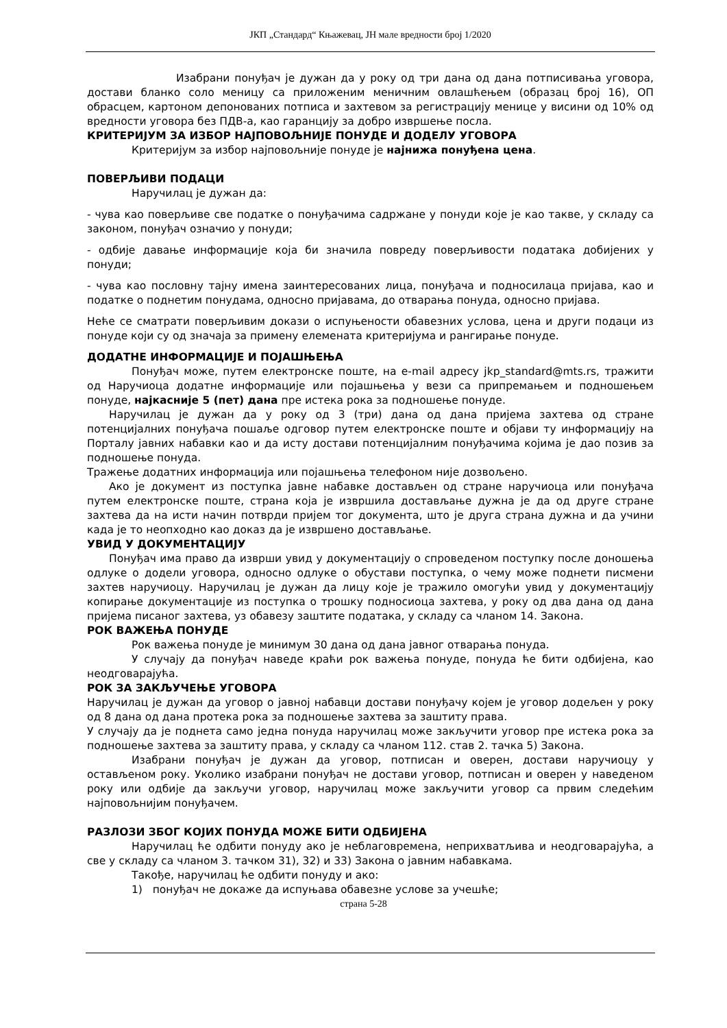ЈКП „Стандард“ Књажевац, ЈН мале вредности број 1/2020
Изабрани понуђач је дужан да у року од три дана од дана потписивања уговора, достави бланко соло меницу са приложеним меничним овлашћењем (образац број 16), ОП обрасцем, картоном депонованих потписа и захтевом за регистрацију менице у висини од 10% од вредности уговора без ПДВ-а, као гаранцију за добро извршење посла.
КРИТЕРИЈУМ ЗА ИЗБОР НАЈПОВОЉНИЈЕ ПОНУДЕ И ДОДЕЛУ УГОВОРА
Критеријум за избор најповољније понуде је најнижа понуђена цена.
ПОВЕРЉИВИ ПОДАЦИ
Наручилац је дужан да:
- чува као поверљиве све податке о понуђачима садржане у понуди које је као такве, у складу са законом, понуђач означио у понуди;
- одбије давање информације која би значила повреду поверљивости података добијених у понуди;
- чува као пословну тајну имена заинтересованих лица, понуђача и подносилаца пријава, као и податке о поднетим понудама, односно пријавама, до отварања понуда, односно пријава.
Неће се сматрати поверљивим докази о испуњености обавезних услова, цена и други подаци из понуде који су од значаја за примену елемената критеријума и рангирање понуде.
ДОДАТНЕ ИНФОРМАЦИЈЕ И ПОЈАШЊЕЊА
Понуђач може, путем електронске поште, на e-mail адресу jkp_standard@mts.rs, тражити од Наручиоца додатне информације или појашњења у вези са припремањем и подношењем понуде, најкасније 5 (пет) дана пре истека рока за подношење понуде.
Наручилац је дужан да у року од 3 (три) дана од дана пријема захтева од стране потенцијалних понуђача пошаље одговор путем електронске поште и објави ту информацију на Порталу јавних набавки као и да исту достави потенцијалним понуђачима којима је дао позив за подношење понуда.
Тражење додатних информација или појашњења телефоном није дозвољено.
Ако је документ из поступка јавне набавке достављен од стране наручиоца или понуђача путем електронске поште, страна која је извршила достављање дужна је да од друге стране захтева да на исти начин потврди пријем тог документа, што је друга страна дужна и да учини када је то неопходно као доказ да је извршено достављање.
УВИД У ДОКУМЕНТАЦИЈУ
Понуђач има право да изврши увид у документацију о спроведеном поступку после доношења одлуке о додели уговора, односно одлуке о обустави поступка, о чему може поднети писмени захтев наручиоцу. Наручилац је дужан да лицу које је тражило омогући увид у документацију копирање документације из поступка о трошку подносиоца захтева, у року од два дана од дана пријема писаног захтева, уз обавезу заштите података, у складу са чланом 14. Закона.
РОК ВАЖЕЊА ПОНУДЕ
Рок важења понуде је минимум 30 дана од дана јавног отварања понуда.
У случају да понуђач наведе краћи рок важења понуде, понуда ће бити одбијена, као неодговарајућа.
РОК ЗА ЗАКЉУЧЕЊЕ УГОВОРА
Наручилац је дужан да уговор о јавној набавци достави понуђачу којем је уговор додељен у року од 8 дана од дана протека рока за подношење захтева за заштиту права.
У случају да је поднета само једна понуда наручилац може закључити уговор пре истека рока за подношење захтева за заштиту права, у складу са чланом 112. став 2. тачка 5) Закона.
Изабрани понуђач је дужан да уговор, потписан и оверен, достави наручиоцу у остављеном року. Уколико изабрани понуђач не достави уговор, потписан и оверен у наведеном року или одбије да закључи уговор, наручилац може закључити уговор са првим следећим најповољнијим понуђачем.
РАЗЛОЗИ ЗБОГ КОЈИХ ПОНУДА МОЖЕ БИТИ ОДБИЈЕНА
Наручилац ће одбити понуду ако је неблаговремена, неприхватљива и неодговарајућа, а све у складу са чланом 3. тачком 31), 32) и 33) Закона о јавним набавкама.
Такође, наручилац ће одбити понуду и ако:
1) понуђач не докаже да испуњава обавезне услове за учешће;
страна 5-28